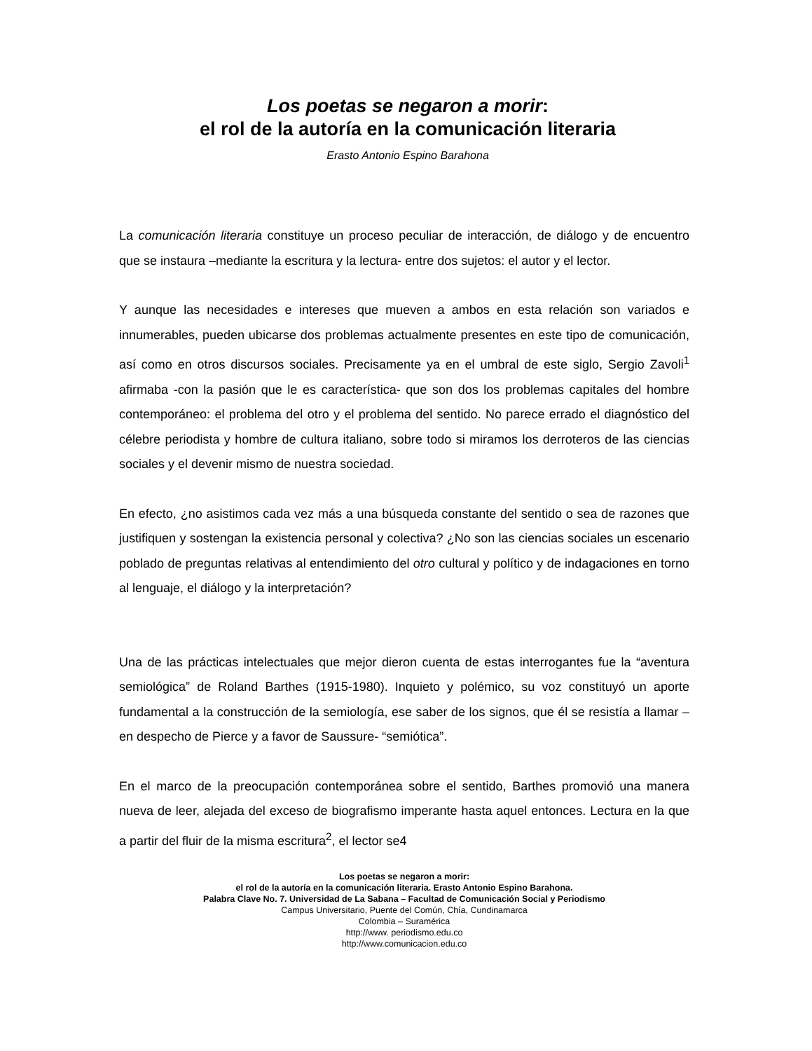Los poetas se negaron a morir:
el rol de la autoría en la comunicación literaria
Erasto Antonio Espino Barahona
La comunicación literaria constituye un proceso peculiar de interacción, de diálogo y de encuentro que se instaura –mediante la escritura y la lectura- entre dos sujetos: el autor y el lector.
Y aunque las necesidades e intereses que mueven a ambos en esta relación son variados e innumerables, pueden ubicarse dos problemas actualmente presentes en este tipo de comunicación, así como en otros discursos sociales. Precisamente ya en el umbral de este siglo, Sergio Zavoli<sup>1</sup> afirmaba -con la pasión que le es característica- que son dos los problemas capitales del hombre contemporáneo: el problema del otro y el problema del sentido. No parece errado el diagnóstico del célebre periodista y hombre de cultura italiano, sobre todo si miramos los derroteros de las ciencias sociales y el devenir mismo de nuestra sociedad.
En efecto, ¿no asistimos cada vez más a una búsqueda constante del sentido o sea de razones que justifiquen y sostengan la existencia personal y colectiva? ¿No son las ciencias sociales un escenario poblado de preguntas relativas al entendimiento del otro cultural y político y de indagaciones en torno al lenguaje, el diálogo y la interpretación?
Una de las prácticas intelectuales que mejor dieron cuenta de estas interrogantes fue la “aventura semiológica” de Roland Barthes (1915-1980). Inquieto y polémico, su voz constituyó un aporte fundamental a la construcción de la semiología, ese saber de los signos, que él se resistía a llamar –en despecho de Pierce y a favor de Saussure- “semiótica”.
En el marco de la preocupación contemporánea sobre el sentido, Barthes promovió una manera nueva de leer, alejada del exceso de biografismo imperante hasta aquel entonces. Lectura en la que a partir del fluir de la misma escritura<sup>2</sup>, el lector se4
Los poetas se negaron a morir:
el rol de la autoría en la comunicación literaria. Erasto Antonio Espino Barahona.
Palabra Clave No. 7. Universidad de La Sabana – Facultad de Comunicación Social y Periodismo
Campus Universitario, Puente del Común, Chía, Cundinamarca
Colombia – Suramérica
http://www. periodismo.edu.co
http://www.comunicacion.edu.co